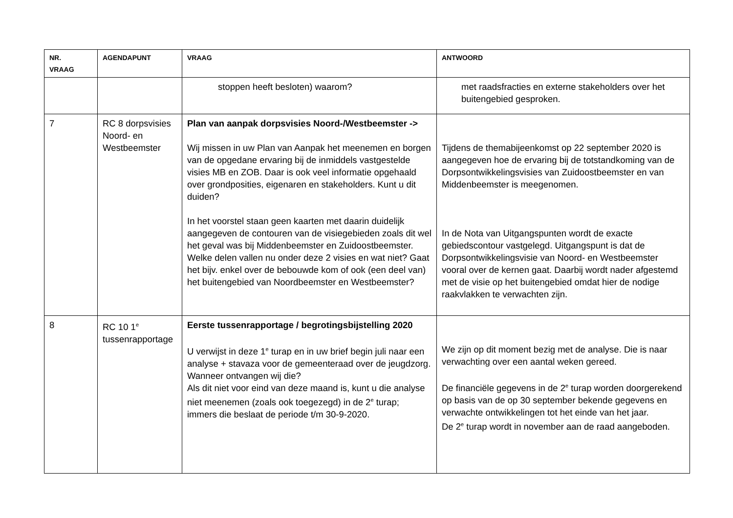| NR. VRAAG | AGENDAPUNT | VRAAG | ANTWOORD |
| --- | --- | --- | --- |
| | | stoppen heeft besloten) waarom? | met raadsfracties en externe stakeholders over het buitengebied gesproken. |
| 7 | RC 8 dorpsvisies Noord- en Westbeemster | Plan van aanpak dorpsvisies Noord-/Westbeemster -> Wij missen in uw Plan van Aanpak het meenemen en borgen van de opgedane ervaring bij de inmiddels vastgestelde visies MB en ZOB. Daar is ook veel informatie opgehaald over grondposities, eigenaren en stakeholders. Kunt u dit duiden? In het voorstel staan geen kaarten met daarin duidelijk aangegeven de contouren van de visiegebieden zoals dit wel het geval was bij Middenbeemster en Zuidoostbeemster. Welke delen vallen nu onder deze 2 visies en wat niet? Gaat het bijv. enkel over de bebouwde kom of ook (een deel van) het buitengebied van Noordbeemster en Westbeemster? | Tijdens de themabijeenkomst op 22 september 2020 is aangegeven hoe de ervaring bij de totstandkoming van de Dorpsontwikkelingsvisies van Zuidoostbeemster en van Middenbeemster is meegenomen. In de Nota van Uitgangspunten wordt de exacte gebiedscontour vastgelegd. Uitgangspunt is dat de Dorpsontwikkelingsvisie van Noord- en Westbeemster vooral over de kernen gaat. Daarbij wordt nader afgestemd met de visie op het buitengebied omdat hier de nodige raakvlakken te verwachten zijn. |
| 8 | RC 10 1<sup>e</sup> tussenrapportage | Eerste tussenrapportage / begrotingsbijstelling 2020 U verwijst in deze 1<sup>e</sup> turap en in uw brief begin juli naar een analyse + stavaza voor de gemeenteraad over de jeugdzorg. Wanneer ontvangen wij die? Als dit niet voor eind van deze maand is, kunt u die analyse niet meenemen (zoals ook toegezegd) in de 2<sup>e</sup> turap; immers die beslaat de periode t/m 30-9-2020. | We zijn op dit moment bezig met de analyse. Die is naar verwachting over een aantal weken gereed. De financiële gegevens in de 2<sup>e</sup> turap worden doorgerekend op basis van de op 30 september bekende gegevens en verwachte ontwikkelingen tot het einde van het jaar. De 2<sup>e</sup> turap wordt in november aan de raad aangeboden. |